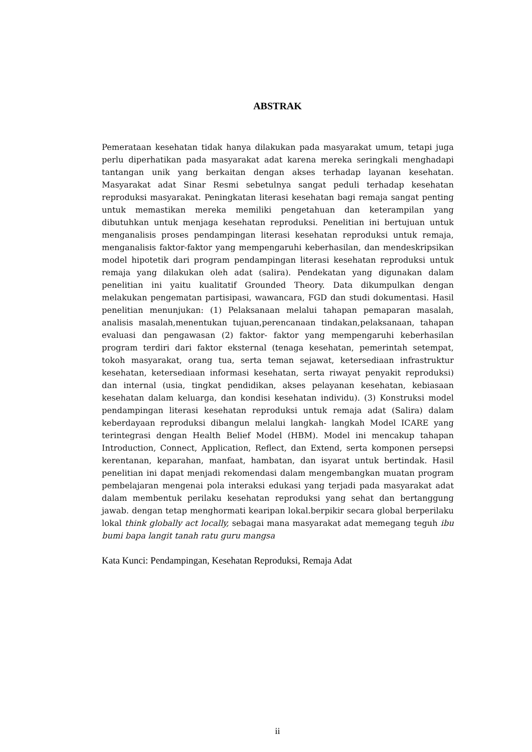ABSTRAK
Pemerataan kesehatan tidak hanya dilakukan pada masyarakat umum, tetapi juga perlu diperhatikan pada masyarakat adat karena mereka seringkali menghadapi tantangan unik yang berkaitan dengan akses terhadap layanan kesehatan. Masyarakat adat Sinar Resmi sebetulnya sangat peduli terhadap kesehatan reproduksi masyarakat. Peningkatan literasi kesehatan bagi remaja sangat penting untuk memastikan mereka memiliki pengetahuan dan keterampilan yang dibutuhkan untuk menjaga kesehatan reproduksi. Penelitian ini bertujuan untuk menganalisis proses pendampingan literasi kesehatan reproduksi untuk remaja, menganalisis faktor-faktor yang mempengaruhi keberhasilan, dan mendeskripsikan model hipotetik dari program pendampingan literasi kesehatan reproduksi untuk remaja yang dilakukan oleh adat (salira). Pendekatan yang digunakan dalam penelitian ini yaitu kualitatif Grounded Theory. Data dikumpulkan dengan melakukan pengematan partisipasi, wawancara, FGD dan studi dokumentasi. Hasil penelitian menunjukan: (1) Pelaksanaan melalui tahapan pemaparan masalah, analisis masalah,menentukan tujuan,perencanaan tindakan,pelaksanaan, tahapan evaluasi dan pengawasan (2) faktor- faktor yang mempengaruhi keberhasilan program terdiri dari faktor eksternal (tenaga kesehatan, pemerintah setempat, tokoh masyarakat, orang tua, serta teman sejawat, ketersediaan infrastruktur kesehatan, ketersediaan informasi kesehatan, serta riwayat penyakit reproduksi) dan internal (usia, tingkat pendidikan, akses pelayanan kesehatan, kebiasaan kesehatan dalam keluarga, dan kondisi kesehatan individu). (3) Konstruksi model pendampingan literasi kesehatan reproduksi untuk remaja adat (Salira) dalam keberdayaan reproduksi dibangun melalui langkah- langkah Model ICARE yang terintegrasi dengan Health Belief Model (HBM). Model ini mencakup tahapan Introduction, Connect, Application, Reflect, dan Extend, serta komponen persepsi kerentanan, keparahan, manfaat, hambatan, dan isyarat untuk bertindak. Hasil penelitian ini dapat menjadi rekomendasi dalam mengembangkan muatan program pembelajaran mengenai pola interaksi edukasi yang terjadi pada masyarakat adat dalam membentuk perilaku kesehatan reproduksi yang sehat dan bertanggung jawab. dengan tetap menghormati kearipan lokal.berpikir secara global berperilaku lokal think globally act locally, sebagai mana masyarakat adat memegang teguh ibu bumi bapa langit tanah ratu guru mangsa
Kata Kunci: Pendampingan, Kesehatan Reproduksi, Remaja Adat
ii